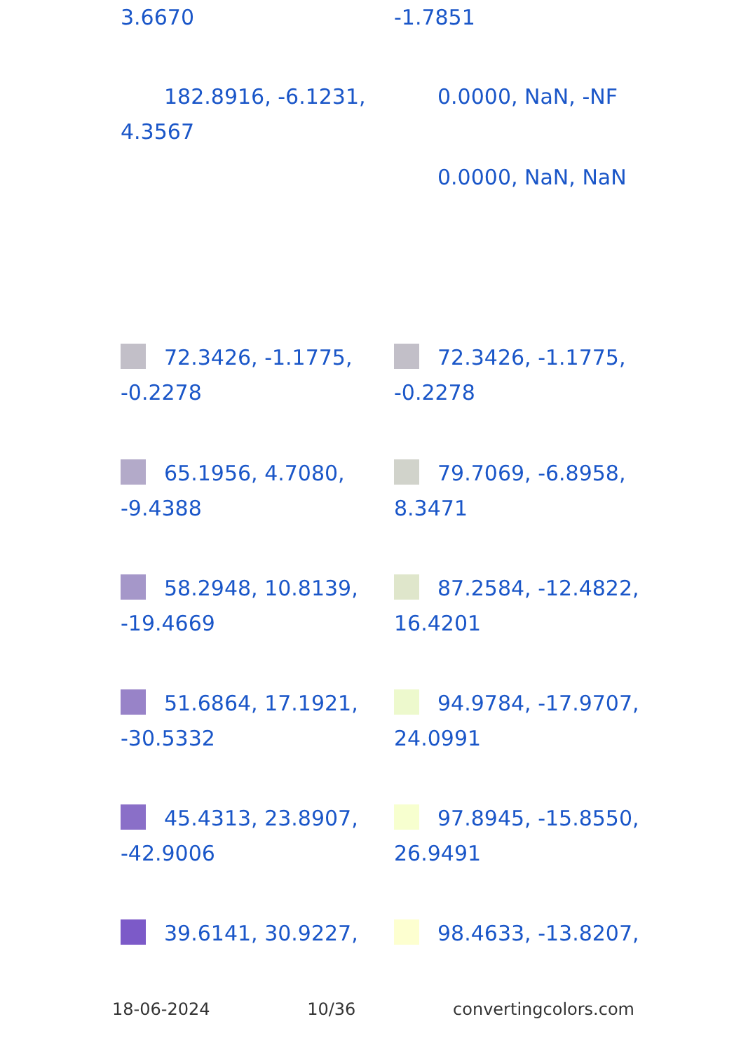3.6670 -1.7851
182.8916, -6.1231,
4.3567
0.0000, NaN, -NF
0.0000, NaN, NaN
72.3426, -1.1775,
-0.2278
72.3426, -1.1775,
-0.2278
65.1956, 4.7080,
-9.4388
79.7069, -6.8958,
8.3471
58.2948, 10.8139,
-19.4669
87.2584, -12.4822,
16.4201
51.6864, 17.1921,
-30.5332
94.9784, -17.9707,
24.0991
45.4313, 23.8907,
-42.9006
97.8945, -15.8550,
26.9491
39.6141, 30.9227, 98.4633, -13.8207,
18-06-2024 10/36 convertingcolors.com